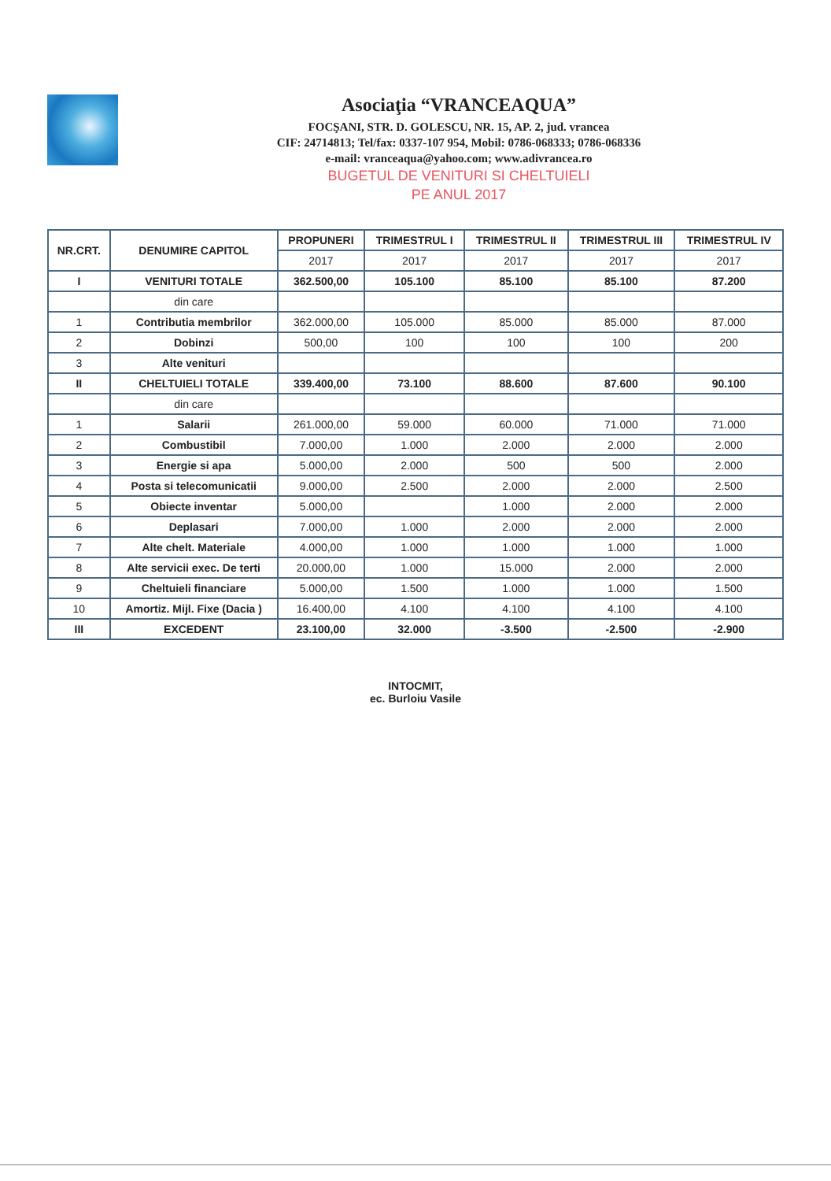Asociaţia “VRANCEAQUA”
FOCŞANI, STR. D. GOLESCU, NR. 15, AP. 2, jud. vrancea
CIF: 24714813; Tel/fax: 0337-107 954, Mobil: 0786-068333; 0786-068336
e-mail: vranceaqua@yahoo.com; www.adivrancea.ro
BUGETUL DE VENITURI SI CHELTUIELI
PE ANUL 2017
| NR.CRT. | DENUMIRE CAPITOL | PROPUNERI | TRIMESTRUL I | TRIMESTRUL II | TRIMESTRUL III | TRIMESTRUL IV |
| --- | --- | --- | --- | --- | --- | --- |
| | | 2017 | 2017 | 2017 | 2017 | 2017 |
| I | VENITURI TOTALE | 362.500,00 | 105.100 | 85.100 | 85.100 | 87.200 |
| | din care | | | | | |
| 1 | Contributia membrilor | 362.000,00 | 105.000 | 85.000 | 85.000 | 87.000 |
| 2 | Dobinzi | 500,00 | 100 | 100 | 100 | 200 |
| 3 | Alte venituri | | | | | |
| II | CHELTUIELI TOTALE | 339.400,00 | 73.100 | 88.600 | 87.600 | 90.100 |
| | din care | | | | | |
| 1 | Salarii | 261.000,00 | 59.000 | 60.000 | 71.000 | 71.000 |
| 2 | Combustibil | 7.000,00 | 1.000 | 2.000 | 2.000 | 2.000 |
| 3 | Energie si apa | 5.000,00 | 2.000 | 500 | 500 | 2.000 |
| 4 | Posta si telecomunicatii | 9.000,00 | 2.500 | 2.000 | 2.000 | 2.500 |
| 5 | Obiecte inventar | 5.000,00 | | 1.000 | 2.000 | 2.000 |
| 6 | Deplasari | 7.000,00 | 1.000 | 2.000 | 2.000 | 2.000 |
| 7 | Alte chelt. Materiale | 4.000,00 | 1.000 | 1.000 | 1.000 | 1.000 |
| 8 | Alte servicii exec. De terti | 20.000,00 | 1.000 | 15.000 | 2.000 | 2.000 |
| 9 | Cheltuieli financiare | 5.000,00 | 1.500 | 1.000 | 1.000 | 1.500 |
| 10 | Amortiz. Mijl. Fixe (Dacia ) | 16.400,00 | 4.100 | 4.100 | 4.100 | 4.100 |
| III | EXCEDENT | 23.100,00 | 32.000 | -3.500 | -2.500 | -2.900 |
INTOCMIT,
ec. Burloiu Vasile